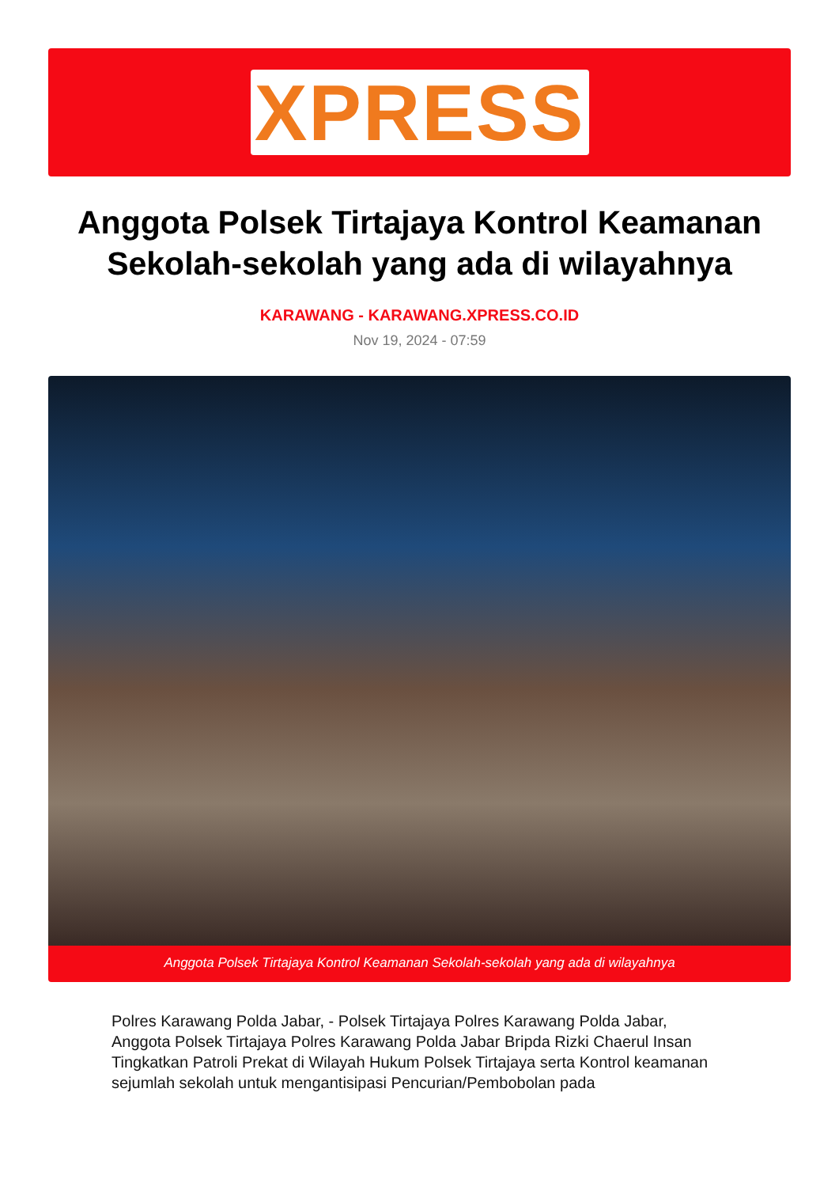XPRESS
Anggota Polsek Tirtajaya Kontrol Keamanan Sekolah-sekolah yang ada di wilayahnya
KARAWANG - KARAWANG.XPRESS.CO.ID
Nov 19, 2024 - 07:59
Anggota Polsek Tirtajaya Kontrol Keamanan Sekolah-sekolah yang ada di wilayahnya
Polres Karawang Polda Jabar, - Polsek Tirtajaya Polres Karawang Polda Jabar, Anggota Polsek Tirtajaya Polres Karawang Polda Jabar Bripda Rizki Chaerul Insan Tingkatkan Patroli Prekat di Wilayah Hukum Polsek Tirtajaya serta Kontrol keamanan sejumlah sekolah untuk mengantisipasi Pencurian/Pembobolan pada